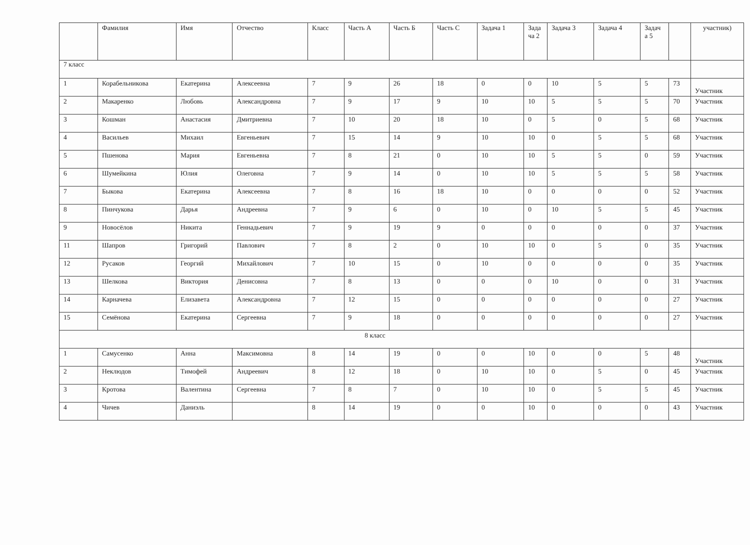| | Фамилия | Имя | Отчество | Класс | Часть А | Часть Б | Часть С | Задача 1 | Зада ча 2 | Задача 3 | Задача 4 | Задач а 5 | | участник) |
| --- | --- | --- | --- | --- | --- | --- | --- | --- | --- | --- | --- | --- | --- | --- |
| 7 класс | | | | | | | | | | | | | | |
| 1 | Корабельникова | Екатерина | Алексеевна | 7 | 9 | 26 | 18 | 0 | 0 | 10 | 5 | 5 | 73 | Участник |
| 2 | Макаренко | Любовь | Александровна | 7 | 9 | 17 | 9 | 10 | 10 | 5 | 5 | 5 | 70 | Участник |
| 3 | Кошман | Анастасия | Дмитриевна | 7 | 10 | 20 | 18 | 10 | 0 | 5 | 0 | 5 | 68 | Участник |
| 4 | Васильев | Михаил | Евгеньевич | 7 | 15 | 14 | 9 | 10 | 10 | 0 | 5 | 5 | 68 | Участник |
| 5 | Пшенова | Мария | Евгеньевна | 7 | 8 | 21 | 0 | 10 | 10 | 5 | 5 | 0 | 59 | Участник |
| 6 | Шумейкина | Юлия | Олеговна | 7 | 9 | 14 | 0 | 10 | 10 | 5 | 5 | 5 | 58 | Участник |
| 7 | Быкова | Екатерина | Алексеевна | 7 | 8 | 16 | 18 | 10 | 0 | 0 | 0 | 0 | 52 | Участник |
| 8 | Пинчукова | Дарья | Андреевна | 7 | 9 | 6 | 0 | 10 | 0 | 10 | 5 | 5 | 45 | Участник |
| 9 | Новосёлов | Никита | Геннадьевич | 7 | 9 | 19 | 9 | 0 | 0 | 0 | 0 | 0 | 37 | Участник |
| 11 | Шапров | Григорий | Павлович | 7 | 8 | 2 | 0 | 10 | 10 | 0 | 5 | 0 | 35 | Участник |
| 12 | Русаков | Георгий | Михайлович | 7 | 10 | 15 | 0 | 10 | 0 | 0 | 0 | 0 | 35 | Участник |
| 13 | Шелкова | Виктория | Денисовна | 7 | 8 | 13 | 0 | 0 | 0 | 10 | 0 | 0 | 31 | Участник |
| 14 | Карначева | Елизавета | Александровна | 7 | 12 | 15 | 0 | 0 | 0 | 0 | 0 | 0 | 27 | Участник |
| 15 | Семёнова | Екатерина | Сергеевна | 7 | 9 | 18 | 0 | 0 | 0 | 0 | 0 | 0 | 27 | Участник |
| 8 класс | | | | | | | | | | | | | | |
| 1 | Самусенко | Анна | Максимовна | 8 | 14 | 19 | 0 | 0 | 10 | 0 | 0 | 5 | 48 | Участник |
| 2 | Неклюдов | Тимофей | Андреевич | 8 | 12 | 18 | 0 | 10 | 10 | 0 | 5 | 0 | 45 | Участник |
| 3 | Кротова | Валентина | Сергеевна | 7 | 8 | 7 | 0 | 10 | 10 | 0 | 5 | 5 | 45 | Участник |
| 4 | Чичев | Даниэль | | 8 | 14 | 19 | 0 | 0 | 10 | 0 | 0 | 0 | 43 | Участник |